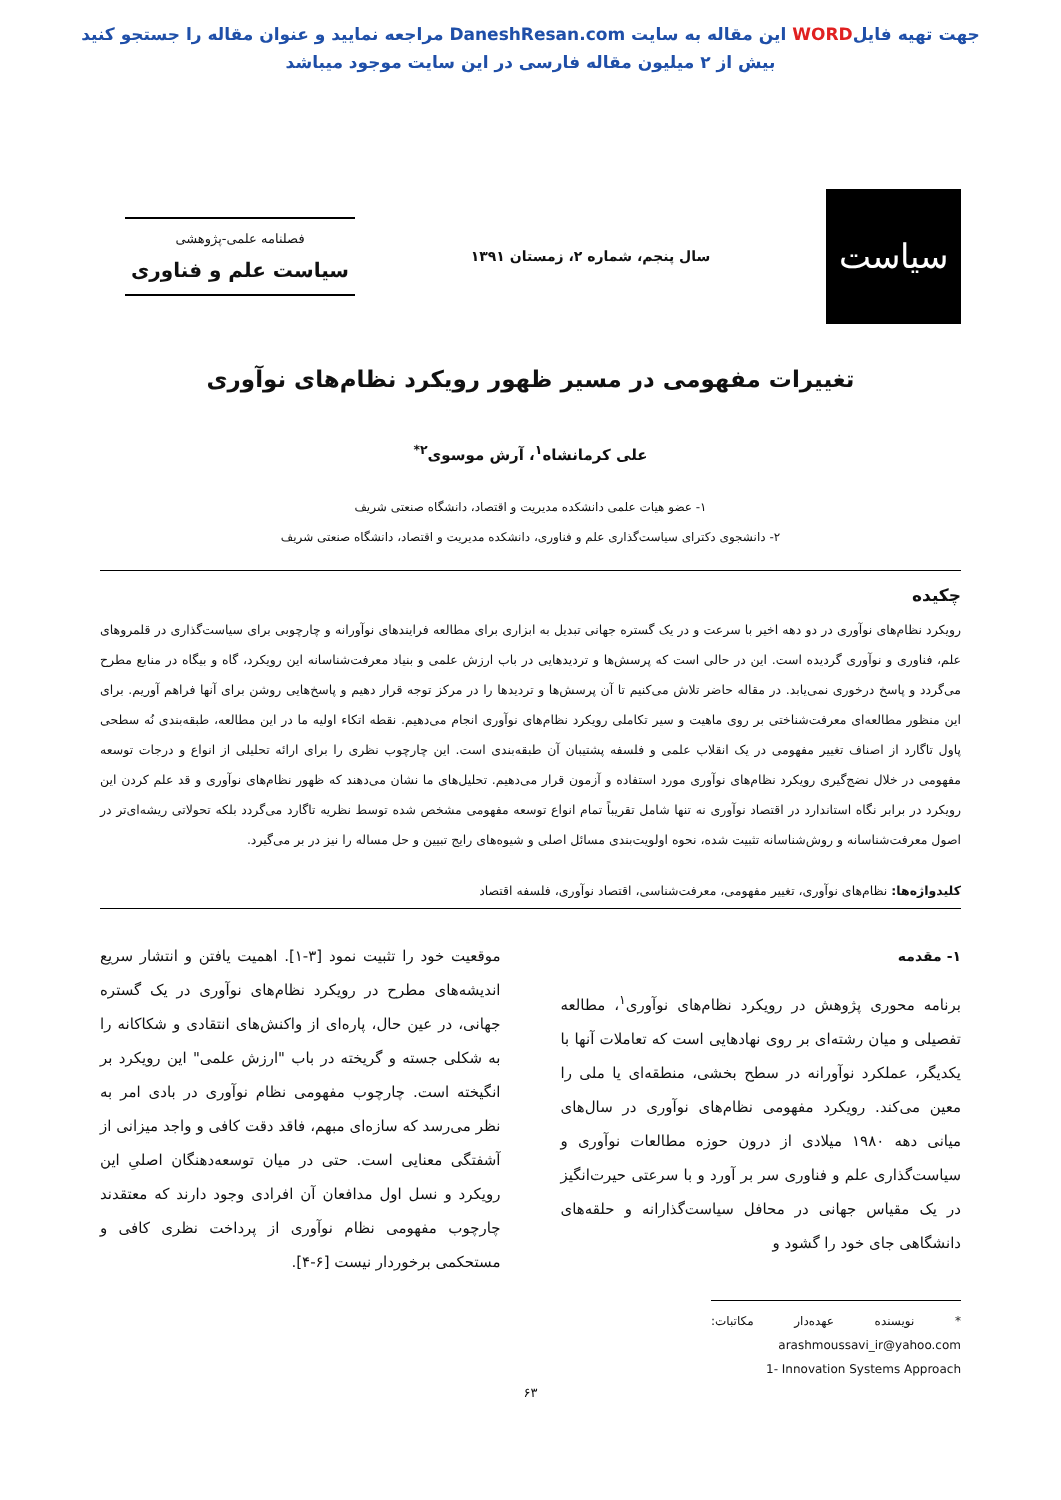جهت تهیه فایلWORD این مقاله به سایت DaneshResan.com مراجعه نمایید و عنوان مقاله را جستجو کنید
بیش از ۲ میلیون مقاله فارسی در این سایت موجود میباشد
سیاست
سال پنجم، شماره ۲، زمستان ۱۳۹۱
فصلنامه علمی-پژوهشی
سیاست علم و فناوری
تغییرات مفهومی در مسیر ظهور رویکرد نظام‌های نوآوری
علی کرمانشاه<sup>۱</sup>، آرش موسوی<sup>۲*</sup>
۱- عضو هیات علمی دانشکده مدیریت و اقتصاد، دانشگاه صنعتی شریف
۲- دانشجوی دکترای سیاست‌گذاری علم و فناوری، دانشکده مدیریت و اقتصاد، دانشگاه صنعتی شریف
چکیده
رویکرد نظام‌های نوآوری در دو دهه اخیر با سرعت و در یک گستره جهانی تبدیل به ابزاری برای مطالعه فرایندهای نوآورانه و چارچوبی برای سیاست‌گذاری در قلمروهای علم، فناوری و نوآوری گردیده است. این در حالی است که پرسش‌ها و تردیدهایی در باب ارزش علمی و بنیاد معرفت‌شناسانه این رویکرد، گاه و بیگاه در منابع مطرح می‌گردد و پاسخ درخوری نمی‌یابد. در مقاله حاضر تلاش می‌کنیم تا آن پرسش‌ها و تردیدها را در مرکز توجه قرار دهیم و پاسخ‌هایی روشن برای آنها فراهم آوریم. برای این منظور مطالعه‌ای معرفت‌شناختی بر روی ماهیت و سیر تکاملی رویکرد نظام‌های نوآوری انجام می‌دهیم. نقطه اتکاء اولیه ما در این مطالعه، طبقه‌بندی نُه سطحی پاول تاگارد از اصناف تغییر مفهومی در یک انقلاب علمی و فلسفه پشتیبان آن طبقه‌بندی است. این چارچوب نظری را برای ارائه تحلیلی از انواع و درجات توسعه مفهومی در خلال نضج‌گیری رویکرد نظام‌های نوآوری مورد استفاده و آزمون قرار می‌دهیم. تحلیل‌های ما نشان می‌دهند که ظهور نظام‌های نوآوری و قد علم کردن این رویکرد در برابر نگاه استاندارد در اقتصاد نوآوری نه تنها شامل تقریباً تمام انواع توسعه مفهومی مشخص شده توسط نظریه تاگارد می‌گردد بلکه تحولاتی ریشه‌ای‌تر در اصول معرفت‌شناسانه و روش‌شناسانه تثبیت شده، نحوه اولویت‌بندی مسائل اصلی و شیوه‌های رایج تبیین و حل مساله را نیز در بر می‌گیرد.
کلیدواژه‌ها: نظام‌های نوآوری، تغییر مفهومی، معرفت‌شناسی، اقتصاد نوآوری، فلسفه اقتصاد
۱- مقدمه
برنامه محوری پژوهش در رویکرد نظام‌های نوآوری<sup>۱</sup>، مطالعه تفصیلی و میان رشته‌ای بر روی نهادهایی است که تعاملات آنها با یکدیگر، عملکرد نوآورانه در سطح بخشی، منطقه‌ای یا ملی را معین می‌کند. رویکرد مفهومی نظام‌های نوآوری در سال‌های میانی دهه ۱۹۸۰ میلادی از درون حوزه مطالعات نوآوری و سیاست‌گذاری علم و فناوری سر بر آورد و با سرعتی حیرت‌انگیز در یک مقیاس جهانی در محافل سیاست‌گذارانه و حلقه‌های دانشگاهی جای خود را گشود و
* نویسنده عهده‌دار مکاتبات: arashmoussavi_ir@yahoo.com
1- Innovation Systems Approach
موقعیت خود را تثبیت نمود [۳-۱]. اهمیت یافتن و انتشار سریع اندیشه‌های مطرح در رویکرد نظام‌های نوآوری در یک گستره جهانی، در عین حال، پاره‌ای از واکنش‌های انتقادی و شکاکانه را به شکلی جسته و گریخته در باب "ارزش علمی" این رویکرد بر انگیخته است. چارچوب مفهومی نظام نوآوری در بادی امر به نظر می‌رسد که سازه‌ای مبهم، فاقد دقت کافی و واجد میزانی از آشفتگی معنایی است. حتی در میان توسعه‌دهنگان اصلیِ این رویکرد و نسل اول مدافعان آن افرادی وجود دارند که معتقدند چارچوب مفهومی نظام نوآوری از پرداخت نظری کافی و مستحکمی برخوردار نیست [۶-۴].
۶۳